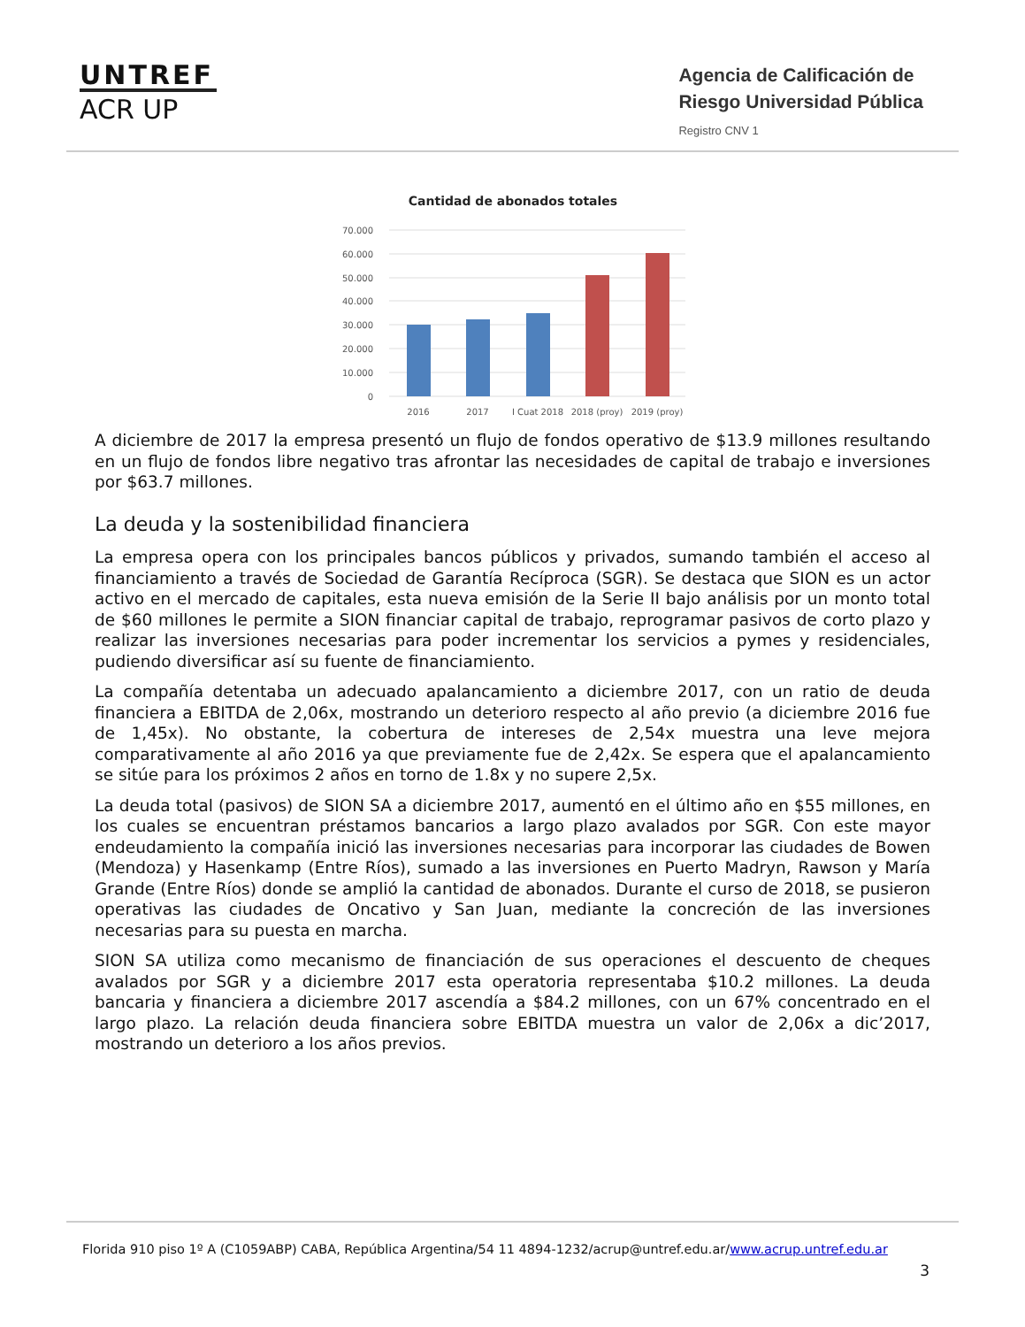UNTREF
ACR UP
Agencia de Calificación de
Riesgo Universidad Pública
Registro CNV 1
Cantidad de abonados totales
70.000
60.000
50.000
40.000
30.000
20.000
10.000
0
2016
2017
I Cuat 2018
2018 (proy)
2019 (proy)
A diciembre de 2017 la empresa presentó un flujo de fondos operativo de $13.9 millones resultando en un flujo de fondos libre negativo tras afrontar las necesidades de capital de trabajo e inversiones por $63.7 millones.
La deuda y la sostenibilidad financiera
La empresa opera con los principales bancos públicos y privados, sumando también el acceso al financiamiento a través de Sociedad de Garantía Recíproca (SGR). Se destaca que SION es un actor activo en el mercado de capitales, esta nueva emisión de la Serie II bajo análisis por un monto total de $60 millones le permite a SION financiar capital de trabajo, reprogramar pasivos de corto plazo y realizar las inversiones necesarias para poder incrementar los servicios a pymes y residenciales, pudiendo diversificar así su fuente de financiamiento.
La compañía detentaba un adecuado apalancamiento a diciembre 2017, con un ratio de deuda financiera a EBITDA de 2,06x, mostrando un deterioro respecto al año previo (a diciembre 2016 fue de 1,45x). No obstante, la cobertura de intereses de 2,54x muestra una leve mejora comparativamente al año 2016 ya que previamente fue de 2,42x. Se espera que el apalancamiento se sitúe para los próximos 2 años en torno de 1.8x y no supere 2,5x.
La deuda total (pasivos) de SION SA a diciembre 2017, aumentó en el último año en $55 millones, en los cuales se encuentran préstamos bancarios a largo plazo avalados por SGR. Con este mayor endeudamiento la compañía inició las inversiones necesarias para incorporar las ciudades de Bowen (Mendoza) y Hasenkamp (Entre Ríos), sumado a las inversiones en Puerto Madryn, Rawson y María Grande (Entre Ríos) donde se amplió la cantidad de abonados. Durante el curso de 2018, se pusieron operativas las ciudades de Oncativo y San Juan, mediante la concreción de las inversiones necesarias para su puesta en marcha.
SION SA utiliza como mecanismo de financiación de sus operaciones el descuento de cheques avalados por SGR y a diciembre 2017 esta operatoria representaba $10.2 millones. La deuda bancaria y financiera a diciembre 2017 ascendía a $84.2 millones, con un 67% concentrado en el largo plazo. La relación deuda financiera sobre EBITDA muestra un valor de 2,06x a dic’2017, mostrando un deterioro a los años previos.
Florida 910 piso 1º A (C1059ABP) CABA, República Argentina/54 11 4894-1232/acrup@untref.edu.ar/www.acrup.untref.edu.ar
3